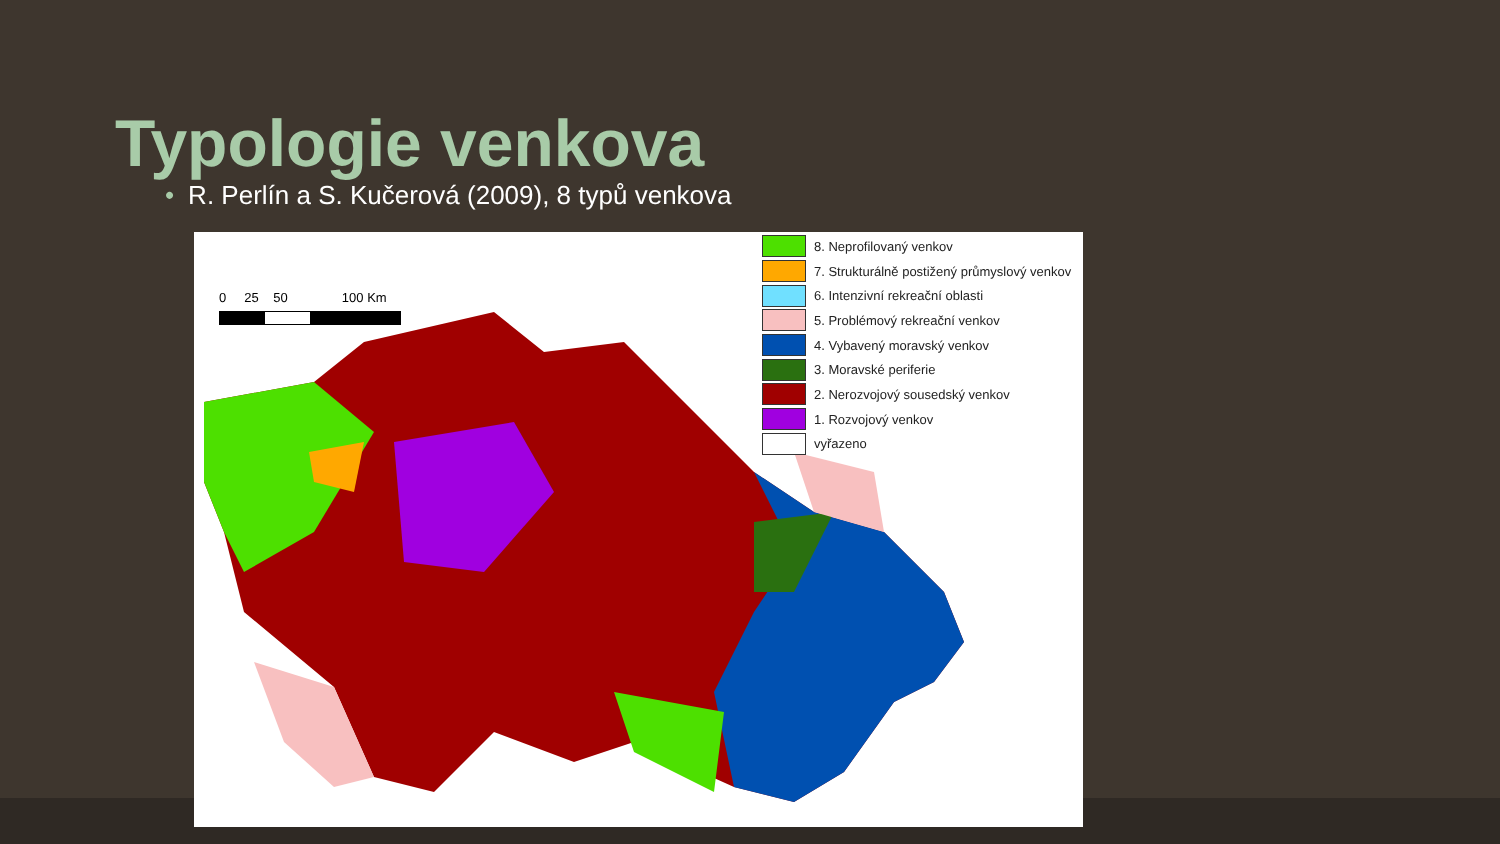Typologie venkova
• R. Perlín a S. Kučerová (2009), 8 typů venkova
0 25 50 100 Km
8. Neprofilovaný venkov
7. Strukturálně postižený průmyslový venkov
6. Intenzivní rekreační oblasti
5. Problémový rekreační venkov
4. Vybavený moravský venkov
3. Moravské periferie
2. Nerozvojový sousedský venkov
1. Rozvojový venkov
vyřazeno